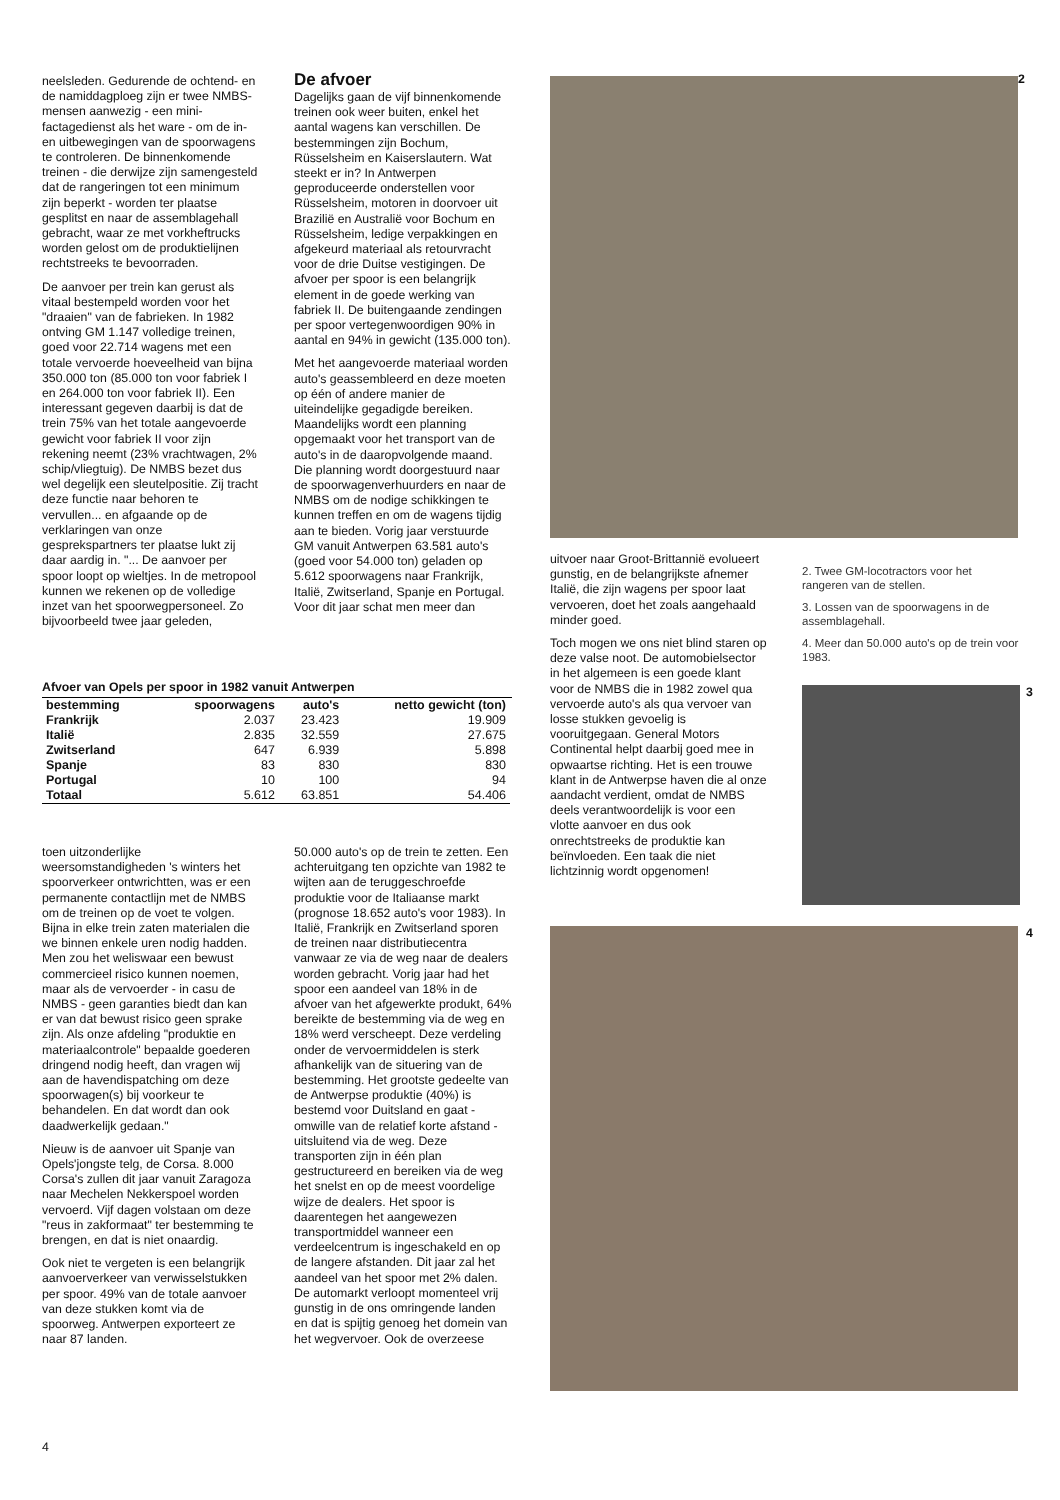neelsleden. Gedurende de ochtend- en de namiddagploeg zijn er twee NMBS-mensen aanwezig - een mini-factagedienst als het ware - om de in- en uitbewegingen van de spoorwagens te controleren. De binnenkomende treinen - die derwijze zijn samengesteld dat de rangeringen tot een minimum zijn beperkt - worden ter plaatse gesplitst en naar de assemblagehall gebracht, waar ze met vorkheftrucks worden gelost om de produktielijnen rechtstreeks te bevoorraden.
De aanvoer per trein kan gerust als vitaal bestempeld worden voor het "draaien" van de fabrieken. In 1982 ontving GM 1.147 volledige treinen, goed voor 22.714 wagens met een totale vervoerde hoeveelheid van bijna 350.000 ton (85.000 ton voor fabriek I en 264.000 ton voor fabriek II). Een interessant gegeven daarbij is dat de trein 75% van het totale aangevoerde gewicht voor fabriek II voor zijn rekening neemt (23% vrachtwagen, 2% schip/vliegtuig). De NMBS bezet dus wel degelijk een sleutelpositie. Zij tracht deze functie naar behoren te vervullen... en afgaande op de verklaringen van onze gesprekspartners ter plaatse lukt zij daar aardig in. "... De aanvoer per spoor loopt op wieltjes. In de metropool kunnen we rekenen op de volledige inzet van het spoorwegpersoneel. Zo bijvoorbeeld twee jaar geleden,
De afvoer
Dagelijks gaan de vijf binnenkomende treinen ook weer buiten, enkel het aantal wagens kan verschillen. De bestemmingen zijn Bochum, Rüsselsheim en Kaiserslautern. Wat steekt er in? In Antwerpen geproduceerde onderstellen voor Rüsselsheim, motoren in doorvoer uit Brazilië en Australië voor Bochum en Rüsselsheim, ledige verpakkingen en afgekeurd materiaal als retourvracht voor de drie Duitse vestigingen. De afvoer per spoor is een belangrijk element in de goede werking van fabriek II. De buitengaande zendingen per spoor vertegenwoordigen 90% in aantal en 94% in gewicht (135.000 ton).
Met het aangevoerde materiaal worden auto's geassembleerd en deze moeten op één of andere manier de uiteindelijke gegadigde bereiken. Maandelijks wordt een planning opgemaakt voor het transport van de auto's in de daaropvolgende maand. Die planning wordt doorgestuurd naar de spoorwagenverhuurders en naar de NMBS om de nodige schikkingen te kunnen treffen en om de wagens tijdig aan te bieden. Vorig jaar verstuurde GM vanuit Antwerpen 63.581 auto's (goed voor 54.000 ton) geladen op 5.612 spoorwagens naar Frankrijk, Italië, Zwitserland, Spanje en Portugal. Voor dit jaar schat men meer dan
2
Afvoer van Opels per spoor in 1982 vanuit Antwerpen
| bestemming | spoorwagens | auto's | netto gewicht (ton) |
| --- | --- | --- | --- |
| Frankrijk | 2.037 | 23.423 | 19.909 |
| Italië | 2.835 | 32.559 | 27.675 |
| Zwitserland | 647 | 6.939 | 5.898 |
| Spanje | 83 | 830 | 830 |
| Portugal | 10 | 100 | 94 |
| Totaal | 5.612 | 63.851 | 54.406 |
toen uitzonderlijke weersomstandigheden 's winters het spoorverkeer ontwrichtten, was er een permanente contactlijn met de NMBS om de treinen op de voet te volgen. Bijna in elke trein zaten materialen die we binnen enkele uren nodig hadden. Men zou het weliswaar een bewust commercieel risico kunnen noemen, maar als de vervoerder - in casu de NMBS - geen garanties biedt dan kan er van dat bewust risico geen sprake zijn. Als onze afdeling "produktie en materiaalcontrole" bepaalde goederen dringend nodig heeft, dan vragen wij aan de havendispatching om deze spoorwagen(s) bij voorkeur te behandelen. En dat wordt dan ook daadwerkelijk gedaan."
Nieuw is de aanvoer uit Spanje van Opels'jongste telg, de Corsa. 8.000 Corsa's zullen dit jaar vanuit Zaragoza naar Mechelen Nekkerspoel worden vervoerd. Vijf dagen volstaan om deze "reus in zakformaat" ter bestemming te brengen, en dat is niet onaardig.
Ook niet te vergeten is een belangrijk aanvoerverkeer van verwisselstukken per spoor. 49% van de totale aanvoer van deze stukken komt via de spoorweg. Antwerpen exporteert ze naar 87 landen.
50.000 auto's op de trein te zetten. Een achteruitgang ten opzichte van 1982 te wijten aan de teruggeschroefde produktie voor de Italiaanse markt (prognose 18.652 auto's voor 1983). In Italië, Frankrijk en Zwitserland sporen de treinen naar distributiecentra vanwaar ze via de weg naar de dealers worden gebracht. Vorig jaar had het spoor een aandeel van 18% in de afvoer van het afgewerkte produkt, 64% bereikte de bestemming via de weg en 18% werd verscheept. Deze verdeling onder de vervoermiddelen is sterk afhankelijk van de situering van de bestemming. Het grootste gedeelte van de Antwerpse produktie (40%) is bestemd voor Duitsland en gaat - omwille van de relatief korte afstand - uitsluitend via de weg. Deze transporten zijn in één plan gestructureerd en bereiken via de weg het snelst en op de meest voordelige wijze de dealers. Het spoor is daarentegen het aangewezen transportmiddel wanneer een verdeelcentrum is ingeschakeld en op de langere afstanden. Dit jaar zal het aandeel van het spoor met 2% dalen. De automarkt verloopt momenteel vrij gunstig in de ons omringende landen en dat is spijtig genoeg het domein van het wegvervoer. Ook de overzeese
uitvoer naar Groot-Brittannië evolueert gunstig, en de belangrijkste afnemer Italië, die zijn wagens per spoor laat vervoeren, doet het zoals aangehaald minder goed.
Toch mogen we ons niet blind staren op deze valse noot. De automobielsector in het algemeen is een goede klant voor de NMBS die in 1982 zowel qua vervoerde auto's als qua vervoer van losse stukken gevoelig is vooruitgegaan. General Motors Continental helpt daarbij goed mee in opwaartse richting. Het is een trouwe klant in de Antwerpse haven die al onze aandacht verdient, omdat de NMBS deels verantwoordelijk is voor een vlotte aanvoer en dus ook onrechtstreeks de produktie kan beïnvloeden. Een taak die niet lichtzinnig wordt opgenomen!
2. Twee GM-locotractors voor het rangeren van de stellen.
3. Lossen van de spoorwagens in de assemblagehall.
4. Meer dan 50.000 auto's op de trein voor 1983.
3
4
4